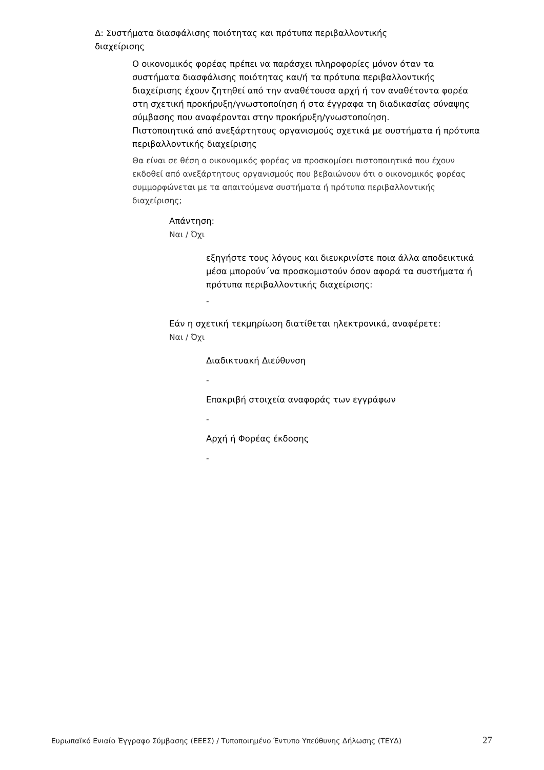Δ: Συστήματα διασφάλισης ποιότητας και πρότυπα περιβαλλοντικής διαχείρισης
Ο οικονομικός φορέας πρέπει να παράσχει πληροφορίες μόνον όταν τα συστήματα διασφάλισης ποιότητας και/ή τα πρότυπα περιβαλλοντικής διαχείρισης έχουν ζητηθεί από την αναθέτουσα αρχή ή τον αναθέτοντα φορέα στη σχετική προκήρυξη/γνωστοποίηση ή στα έγγραφα τη διαδικασίας σύναψης σύμβασης που αναφέρονται στην προκήρυξη/γνωστοποίηση.
Πιστοποιητικά από ανεξάρτητους οργανισμούς σχετικά με συστήματα ή πρότυπα περιβαλλοντικής διαχείρισης
Θα είναι σε θέση ο οικονομικός φορέας να προσκομίσει πιστοποιητικά που έχουν εκδοθεί από ανεξάρτητους οργανισμούς που βεβαιώνουν ότι ο οικονομικός φορέας συμμορφώνεται με τα απαιτούμενα συστήματα ή πρότυπα περιβαλλοντικής διαχείρισης;
Απάντηση:
Ναι / Όχι
εξηγήστε τους λόγους και διευκρινίστε ποια άλλα αποδεικτικά μέσα μπορούν΄να προσκομιστούν όσον αφορά τα συστήματα ή πρότυπα περιβαλλοντικής διαχείρισης:
-
Εάν η σχετική τεκμηρίωση διατίθεται ηλεκτρονικά, αναφέρετε:
Ναι / Όχι
Διαδικτυακή Διεύθυνση
-
Επακριβή στοιχεία αναφοράς των εγγράφων
-
Αρχή ή Φορέας έκδοσης
-
Ευρωπαϊκό Ενιαίο Έγγραφο Σύμβασης (ΕΕΕΣ) / Τυποποιημένο Έντυπο Υπεύθυνης Δήλωσης (ΤΕΥΔ) 27